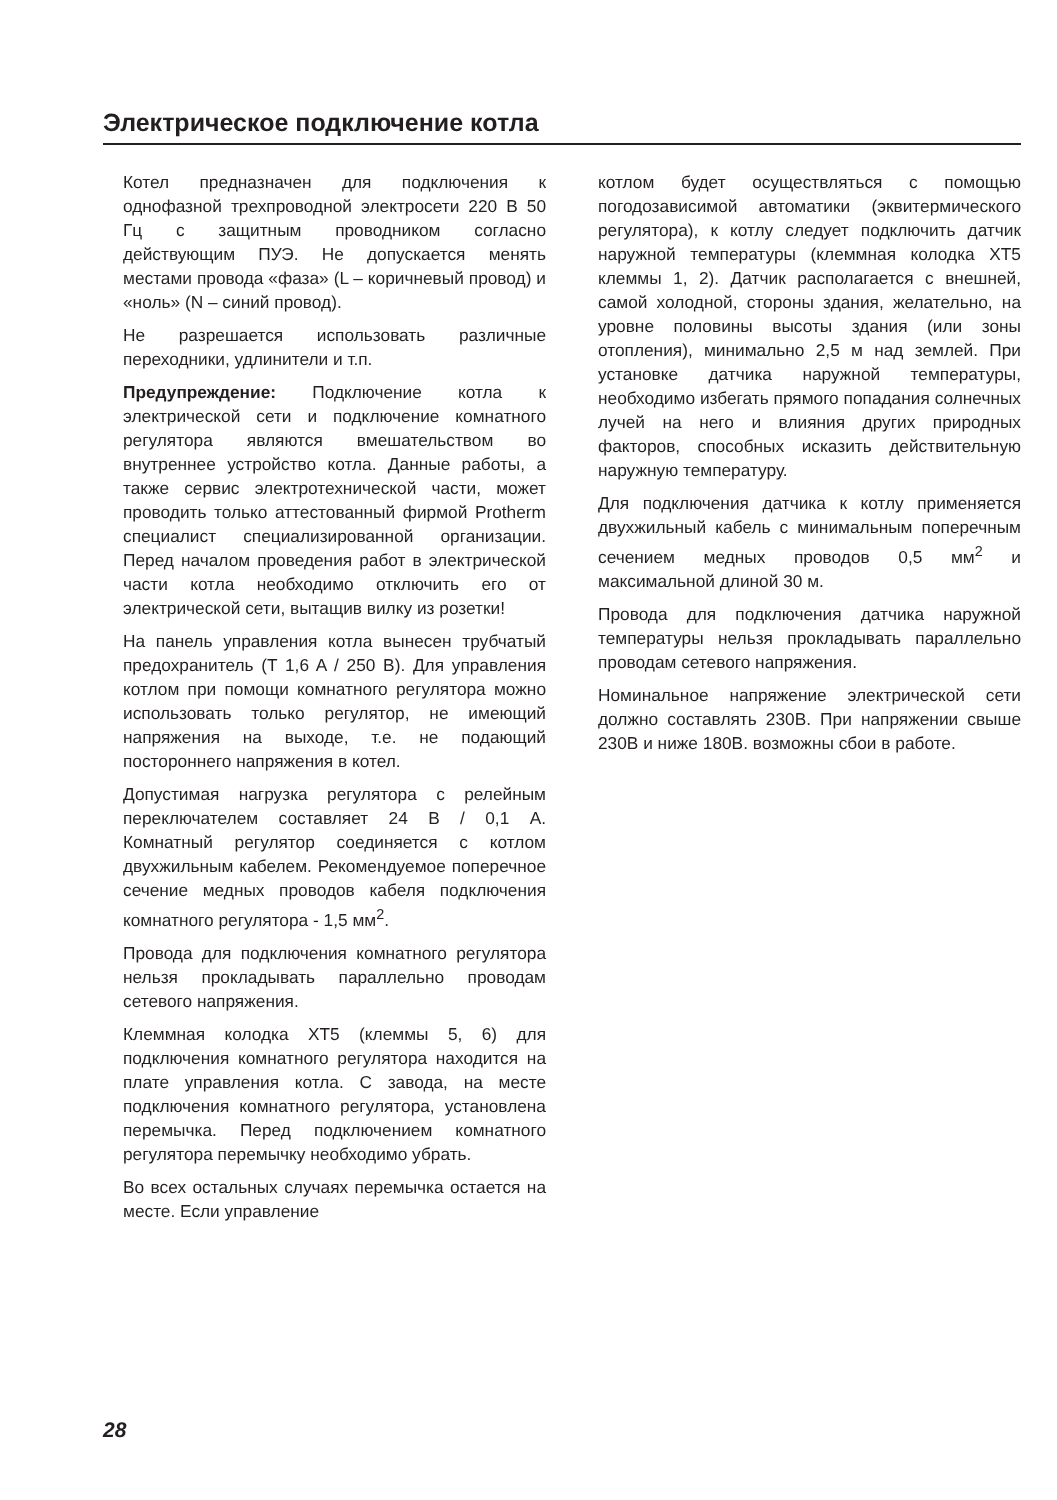Электрическое подключение котла
Котел предназначен для подключения к однофазной трехпроводной электросети 220 В 50 Гц с защитным проводником согласно действующим ПУЭ. Не допускается менять местами провода «фаза» (L – коричневый провод) и «ноль» (N – синий провод).
Не разрешается использовать различные переходники, удлинители и т.п.
Предупреждение: Подключение котла к электрической сети и подключение комнатного регулятора являются вмешательством во внутреннее устройство котла. Данные работы, а также сервис электротехнической части, может проводить только аттестованный фирмой Protherm специалист специализированной организации. Перед началом проведения работ в электрической части котла необходимо отключить его от электрической сети, вытащив вилку из розетки!
На панель управления котла вынесен трубчатый предохранитель (T 1,6 A / 250 В). Для управления котлом при помощи комнатного регулятора можно использовать только регулятор, не имеющий напряжения на выходе, т.е. не подающий постороннего напряжения в котел.
Допустимая нагрузка регулятора с релейным переключателем составляет 24 В / 0,1 А. Комнатный регулятор соединяется с котлом двухжильным кабелем. Рекомендуемое поперечное сечение медных проводов кабеля подключения комнатного регулятора - 1,5 мм<sup>2</sup>.
Провода для подключения комнатного регулятора нельзя прокладывать параллельно проводам сетевого напряжения.
Клеммная колодка XT5 (клеммы 5, 6) для подключения комнатного регулятора находится на плате управления котла. С завода, на месте подключения комнатного регулятора, установлена перемычка. Перед подключением комнатного регулятора перемычку необходимо убрать.
Во всех остальных случаях перемычка остается на месте. Если управление
котлом будет осуществляться с помощью погодозависимой автоматики (эквитермического регулятора), к котлу следует подключить датчик наружной температуры (клеммная колодка XT5 клеммы 1, 2). Датчик располагается с внешней, самой холодной, стороны здания, желательно, на уровне половины высоты здания (или зоны отопления), минимально 2,5 м над землей. При установке датчика наружной температуры, необходимо избегать прямого попадания солнечных лучей на него и влияния других природных факторов, способных исказить действительную наружную температуру.
Для подключения датчика к котлу применяется двухжильный кабель с минимальным поперечным сечением медных проводов 0,5 мм<sup>2</sup> и максимальной длиной 30 м.
Провода для подключения датчика наружной температуры нельзя прокладывать параллельно проводам сетевого напряжения.
Номинальное напряжение электрической сети должно составлять 230В. При напряжении свыше 230В и ниже 180В. возможны сбои в работе.
28